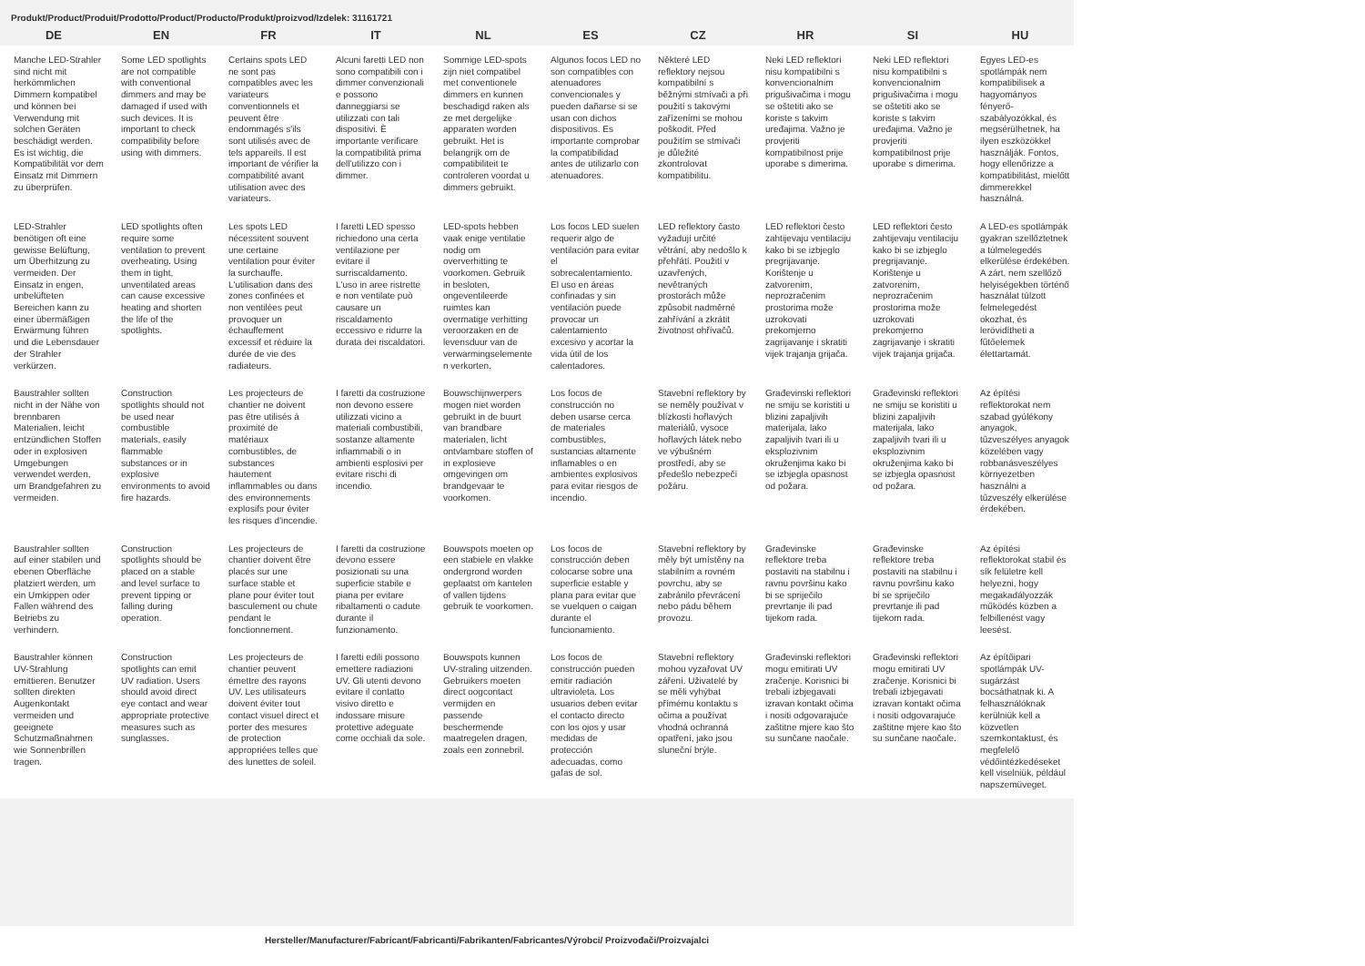Produkt/Product/Produit/Prodotto/Product/Producto/Produkt/proizvod/Izdelek: 31161721
| DE | EN | FR | IT | NL | ES | CZ | HR | SI | HU |
| --- | --- | --- | --- | --- | --- | --- | --- | --- | --- |
| Manche LED-Strahler sind nicht mit herkömmlichen Dimmern kompatibel und können bei Verwendung mit solchen Geräten beschädigt werden. Es ist wichtig, die Kompatibilität vor dem Einsatz mit Dimmern zu überprüfen. | Some LED spotlights are not compatible with conventional dimmers and may be damaged if used with such devices. It is important to check compatibility before using with dimmers. | Certains spots LED ne sont pas compatibles avec les variateurs conventionnels et peuvent être endommagés s'ils sont utilisés avec de tels appareils. Il est important de vérifier la compatibilité avant utilisation avec des variateurs. | Alcuni faretti LED non sono compatibili con i dimmer convenzionali e possono danneggiarsi se utilizzati con tali dispositivi. È importante verificare la compatibilità prima dell'utilizzo con i dimmer. | Sommige LED-spots zijn niet compatibel met conventionele dimmers en kunnen beschadigd raken als ze met dergelijke apparaten worden gebruikt. Het is belangrijk om de compatibiliteit te controleren voordat u dimmers gebruikt. | Algunos focos LED no son compatibles con atenuadores convencionales y pueden dañarse si se usan con dichos dispositivos. Es importante comprobar la compatibilidad antes de utilizarlo con atenuadores. | Některé LED reflektory nejsou kompatibilní s běžnými stmívači a při použití s takovými zařízeními se mohou poškodit. Před použitím se stmívači je důležité zkontrolovat kompatibilitu. | Neki LED reflektori nisu kompatibilni s konvencionalnim prigušivačima i mogu se oštetiti ako se koriste s takvim uređajima. Važno je provjeriti kompatibilnost prije uporabe s dimerima. | Neki LED reflektori nisu kompatibilni s konvencionalnim prigušivačima i mogu se oštetiti ako se koriste s takvim uređajima. Važno je provjeriti kompatibilnost prije uporabe s dimerima. | Egyes LED-es spotlámpák nem kompatibilisek a hagyományos fényerő-szabályozókkal, és megsérülhetnek, ha ilyen eszközökkel használják. Fontos, hogy ellenőrizze a kompatibilitást, mielőtt dimmerekkel használná. |
| LED-Strahler benötigen oft eine gewisse Belüftung, um Überhitzung zu vermeiden. Der Einsatz in engen, unbelüfteten Bereichen kann zu einer übermäßigen Erwärmung führen und die Lebensdauer der Strahler verkürzen. | LED spotlights often require some ventilation to prevent overheating. Using them in tight, unventilated areas can cause excessive heating and shorten the life of the spotlights. | Les spots LED nécessitent souvent une certaine ventilation pour éviter la surchauffe. L'utilisation dans des zones confinées et non ventilées peut provoquer un échauffement excessif et réduire la durée de vie des radiateurs. | I faretti LED spesso richiedono una certa ventilazione per evitare il surriscaldamento. L'uso in aree ristrette e non ventilate può causare un riscaldamento eccessivo e ridurre la durata dei riscaldatori. | LED-spots hebben vaak enige ventilatie nodig om oververhitting te voorkomen. Gebruik in besloten, ongeventileerde ruimtes kan overmatige verhitting veroorzaken en de levensduur van de verwarmingselemente n verkorten. | Los focos LED suelen requerir algo de ventilación para evitar el sobrecalentamiento. El uso en áreas confinadas y sin ventilación puede provocar un calentamiento excesivo y acortar la vida útil de los calentadores. | LED reflektory často vyžadují určité větrání, aby nedošlo k přehřátí. Použití v uzavřených, nevětraných prostorách může způsobit nadměrné zahřívání a zkrátit životnost ohřívačů. | LED reflektori često zahtijevaju ventilaciju kako bi se izbjeglo pregrijavanje. Korištenje u zatvorenim, neprozračenim prostorima može uzrokovati prekomjerno zagrijavanje i skratiti vijek trajanja grijača. | LED reflektori često zahtijevaju ventilaciju kako bi se izbjeglo pregrijavanje. Korištenje u zatvorenim, neprozračenim prostorima može uzrokovati prekomjerno zagrijavanje i skratiti vijek trajanja grijača. | A LED-es spotlámpák gyakran szellőztetnek a túlmelegedés elkerülése érdekében. A zárt, nem szellőző helyiségekben történő használat túlzott felmelegedést okozhat, és lerövidítheti a fűtőelemek élettartamát. |
| Baustrahler sollten nicht in der Nähe von brennbaren Materialien, leicht entzündlichen Stoffen oder in explosiven Umgebungen verwendet werden, um Brandgefahren zu vermeiden. | Construction spotlights should not be used near combustible materials, easily flammable substances or in explosive environments to avoid fire hazards. | Les projecteurs de chantier ne doivent pas être utilisés à proximité de matériaux combustibles, de substances hautement inflammables ou dans des environnements explosifs pour éviter les risques d'incendie. | I faretti da costruzione non devono essere utilizzati vicino a materiali combustibili, sostanze altamente infiammabili o in ambienti esplosivi per evitare rischi di incendio. | Bouwschijnwerpers mogen niet worden gebruikt in de buurt van brandbare materialen, licht ontvlambare stoffen of in explosieve omgevingen om brandgevaar te voorkomen. | Los focos de construcción no deben usarse cerca de materiales combustibles, sustancias altamente inflamables o en ambientes explosivos para evitar riesgos de incendio. | Stavební reflektory by se neměly používat v blízkosti hořlavých materiálů, vysoce hořlavých látek nebo ve výbušném prostředí, aby se předešlo nebezpečí požáru. | Građevinski reflektori ne smiju se koristiti u blizini zapaljivih materijala, lako zapaljivih tvari ili u eksplozivnim okruženjima kako bi se izbjegla opasnost od požara. | Građevinski reflektori ne smiju se koristiti u blizini zapaljivih materijala, lako zapaljivih tvari ili u eksplozivnim okruženjima kako bi se izbjegla opasnost od požara. | Az építési reflektorokat nem szabad gyúlékony anyagok, tűzveszélyes anyagok közelében vagy robbanásveszélyes környezetben használni a tűzveszély elkerülése érdekében. |
| Baustrahler sollten auf einer stabilen und ebenen Oberfläche platziert werden, um ein Umkippen oder Fallen während des Betriebs zu verhindern. | Construction spotlights should be placed on a stable and level surface to prevent tipping or falling during operation. | Les projecteurs de chantier doivent être placés sur une surface stable et plane pour éviter tout basculement ou chute pendant le fonctionnement. | I faretti da costruzione devono essere posizionati su una superficie stabile e piana per evitare ribaltamenti o cadute durante il funzionamento. | Bouwspots moeten op een stabiele en vlakke ondergrond worden geplaatst om kantelen of vallen tijdens gebruik te voorkomen. | Los focos de construcción deben colocarse sobre una superficie estable y plana para evitar que se vuelquen o caigan durante el funcionamiento. | Stavební reflektory by měly být umístěny na stabilním a rovném povrchu, aby se zabránilo převrácení nebo pádu během provozu. | Građevinske reflektore treba postaviti na stabilnu i ravnu površinu kako bi se spriječilo prevrtanje ili pad tijekom rada. | Građevinske reflektore treba postaviti na stabilnu i ravnu površinu kako bi se spriječilo prevrtanje ili pad tijekom rada. | Az építési reflektorokat stabil és sík felületre kell helyezni, hogy megakadályozzák működés közben a felbillenést vagy leesést. |
| Baustrahler können UV-Strahlung emittieren. Benutzer sollten direkten Augenkontakt vermeiden und geeignete Schutzmaßnahmen wie Sonnenbrillen tragen. | Construction spotlights can emit UV radiation. Users should avoid direct eye contact and wear appropriate protective measures such as sunglasses. | Les projecteurs de chantier peuvent émettre des rayons UV. Les utilisateurs doivent éviter tout contact visuel direct et porter des mesures de protection appropriées telles que des lunettes de soleil. | I faretti edili possono emettere radiazioni UV. Gli utenti devono evitare il contatto visivo diretto e indossare misure protettive adeguate come occhiali da sole. | Bouwspots kunnen UV-straling uitzenden. Gebruikers moeten direct oogcontact vermijden en passende beschermende maatregelen dragen, zoals een zonnebril. | Los focos de construcción pueden emitir radiación ultravioleta. Los usuarios deben evitar el contacto directo con los ojos y usar medidas de protección adecuadas, como gafas de sol. | Stavební reflektory mohou vyzařovat UV záření. Uživatelé by se měli vyhýbat přímému kontaktu s očima a používat vhodná ochranná opatření, jako jsou sluneční brýle. | Građevinski reflektori mogu emitirati UV zračenje. Korisnici bi trebali izbjegavati izravan kontakt očima i nositi odgovarajuće zaštitne mjere kao što su sunčane naočale. | Građevinski reflektori mogu emitirati UV zračenje. Korisnici bi trebali izbjegavati izravan kontakt očima i nositi odgovarajuće zaštitne mjere kao što su sunčane naočale. | Az építőipari spotlámpák UV-sugárzást bocsáthatnak ki. A felhasználóknak kerülniük kell a közvetlen szemkontaktust, és megfelelő védőintézkedéseket kell viselniük, például napszemüveget. |
Hersteller/Manufacturer/Fabricant/Fabricanti/Fabrikanten/Fabricantes/Výrobci/ Proizvođači/Proizvajalci